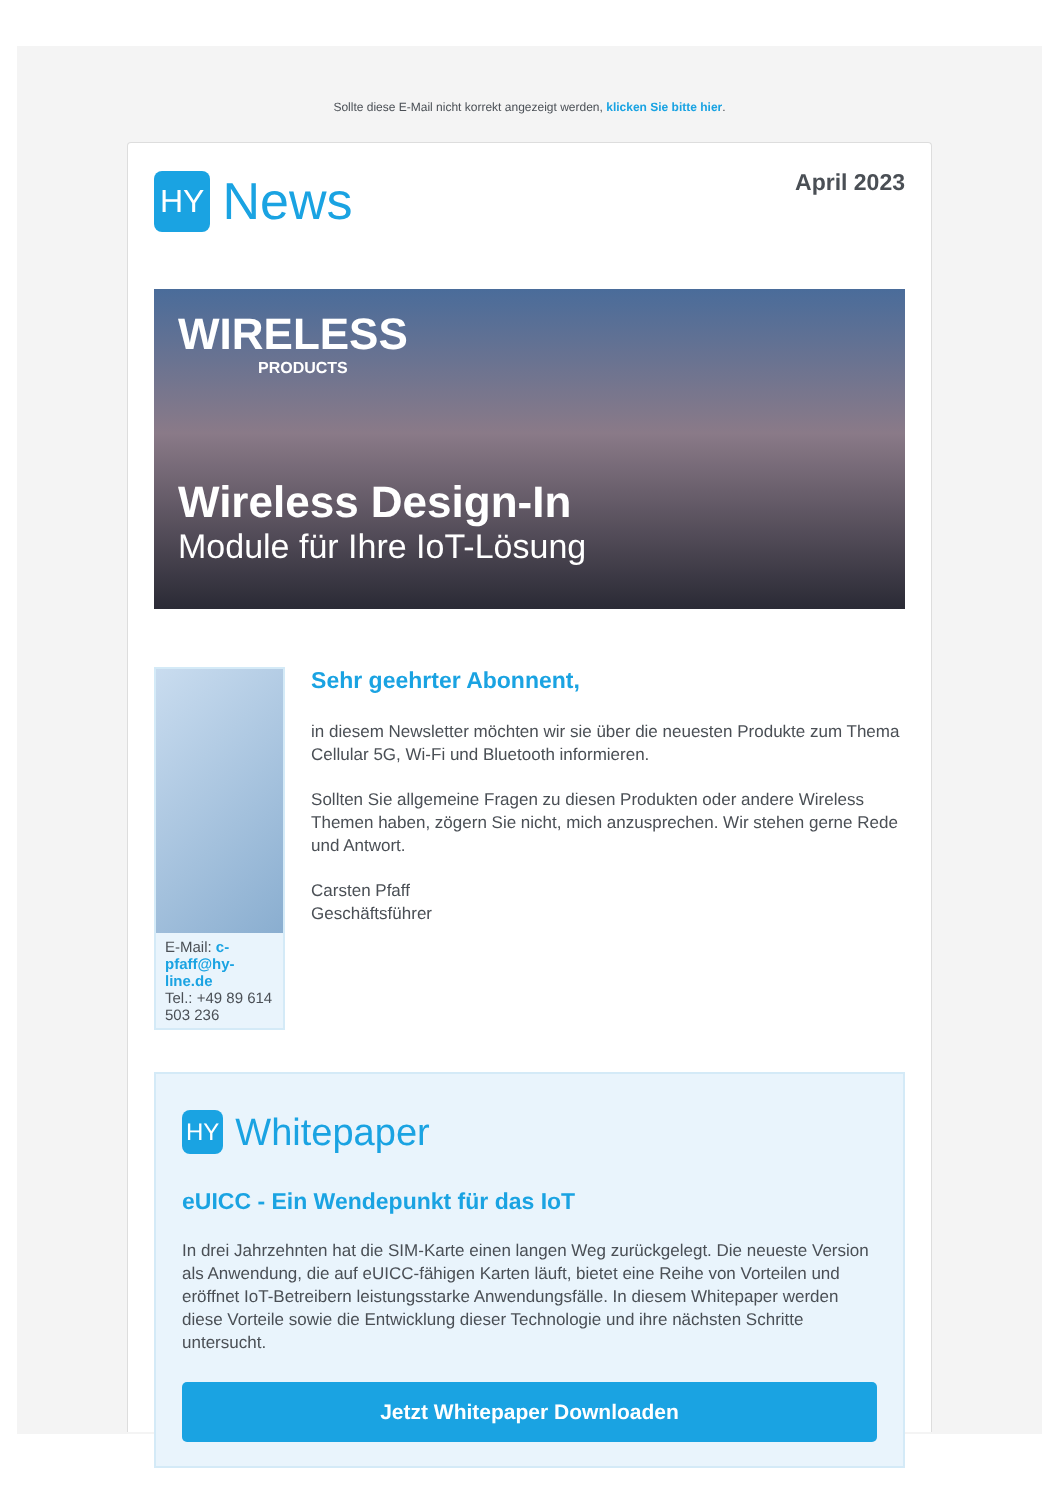Sollte diese E-Mail nicht korrekt angezeigt werden, klicken Sie bitte hier.
HY News
April 2023
WIRELESS
PRODUCTS
Wireless Design-In
Module für Ihre IoT-Lösung
E-Mail: c-pfaff@hy-line.de
Tel.: +49 89 614 503 236
Sehr geehrter Abonnent,
in diesem Newsletter möchten wir sie über die neuesten Produkte zum Thema Cellular 5G, Wi-Fi und Bluetooth informieren.
Sollten Sie allgemeine Fragen zu diesen Produkten oder andere Wireless Themen haben, zögern Sie nicht, mich anzusprechen. Wir stehen gerne Rede und Antwort.
Carsten Pfaff
Geschäftsführer
HY Whitepaper
eUICC - Ein Wendepunkt für das IoT
In drei Jahrzehnten hat die SIM-Karte einen langen Weg zurückgelegt. Die neueste Version als Anwendung, die auf eUICC-fähigen Karten läuft, bietet eine Reihe von Vorteilen und eröffnet IoT-Betreibern leistungsstarke Anwendungsfälle. In diesem Whitepaper werden diese Vorteile sowie die Entwicklung dieser Technologie und ihre nächsten Schritte untersucht.
Jetzt Whitepaper Downloaden